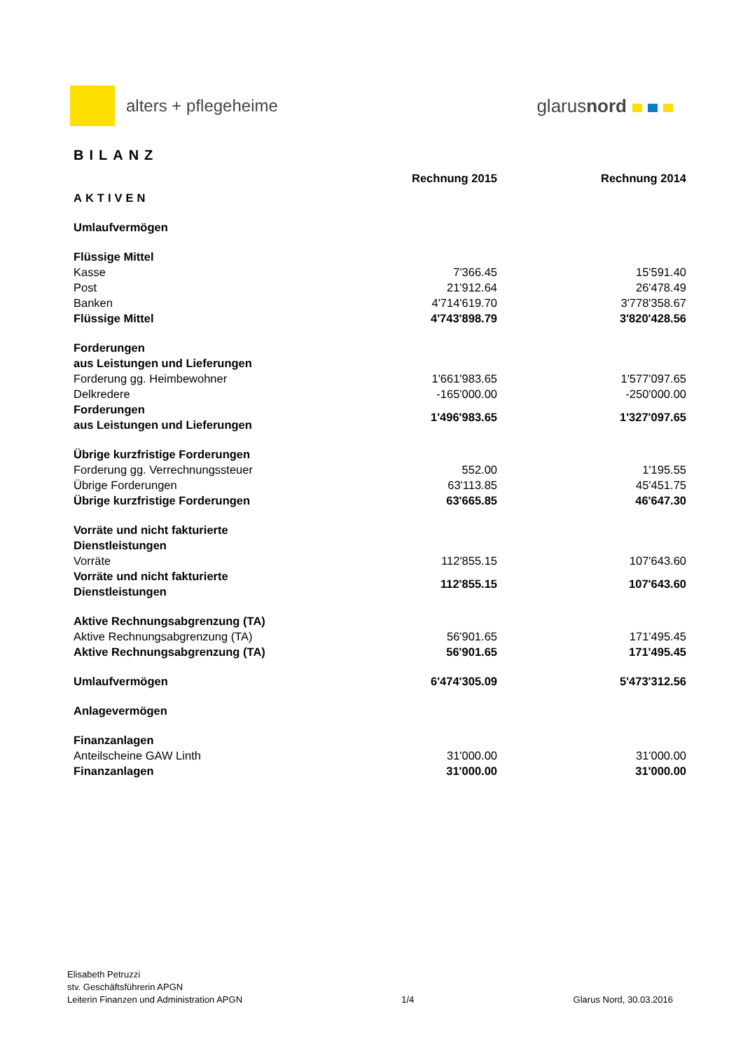alters + pflegeheime glarusnord
BILANZ
| | Rechnung 2015 | Rechnung 2014 |
| --- | --- | --- |
| AKTIVEN | | |
| Umlaufvermögen | | |
| Flüssige Mittel | | |
| Kasse | 7'366.45 | 15'591.40 |
| Post | 21'912.64 | 26'478.49 |
| Banken | 4'714'619.70 | 3'778'358.67 |
| Flüssige Mittel | 4'743'898.79 | 3'820'428.56 |
| Forderungen aus Leistungen und Lieferungen | | |
| Forderung gg. Heimbewohner | 1'661'983.65 | 1'577'097.65 |
| Delkredere | -165'000.00 | -250'000.00 |
| Forderungen aus Leistungen und Lieferungen | 1'496'983.65 | 1'327'097.65 |
| Übrige kurzfristige Forderungen | | |
| Forderung gg. Verrechnungssteuer | 552.00 | 1'195.55 |
| Übrige Forderungen | 63'113.85 | 45'451.75 |
| Übrige kurzfristige Forderungen | 63'665.85 | 46'647.30 |
| Vorräte und nicht fakturierte Dienstleistungen | | |
| Vorräte | 112'855.15 | 107'643.60 |
| Vorräte und nicht fakturierte Dienstleistungen | 112'855.15 | 107'643.60 |
| Aktive Rechnungsabgrenzung (TA) | | |
| Aktive Rechnungsabgrenzung (TA) | 56'901.65 | 171'495.45 |
| Aktive Rechnungsabgrenzung (TA) | 56'901.65 | 171'495.45 |
| Umlaufvermögen | 6'474'305.09 | 5'473'312.56 |
| Anlagevermögen | | |
| Finanzanlagen | | |
| Anteilscheine GAW Linth | 31'000.00 | 31'000.00 |
| Finanzanlagen | 31'000.00 | 31'000.00 |
Elisabeth Petruzzi
stv. Geschäftsführerin APGN
Leiterin Finanzen und Administration APGN
1/4
Glarus Nord, 30.03.2016